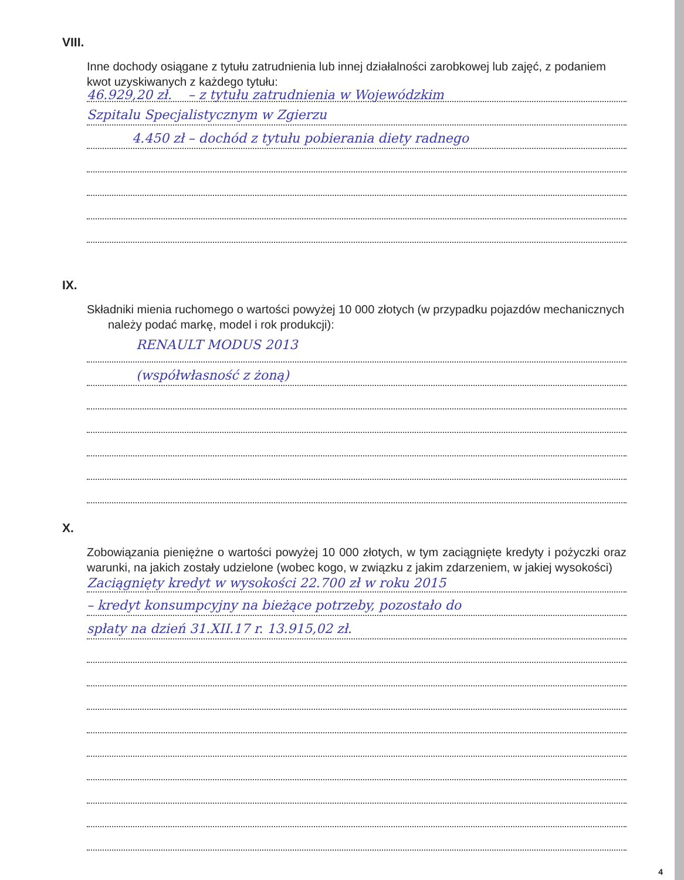VIII.
Inne dochody osiągane z tytułu zatrudnienia lub innej działalności zarobkowej lub zajęć, z podaniem kwot uzyskiwanych z każdego tytułu:
46.929,20 zł. – z tytułu zatrudnienia w Wojewódzkim
Szpitalu Specjalistycznym w Zgierzu
4.450 zł – dochód z tytułu pobierania diety radnego
IX.
Składniki mienia ruchomego o wartości powyżej 10 000 złotych (w przypadku pojazdów mechanicznych należy podać markę, model i rok produkcji):
RENAULT MODUS 2013
(współwłasność z żoną)
X.
Zobowiązania pieniężne o wartości powyżej 10 000 złotych, w tym zaciągnięte kredyty i pożyczki oraz warunki, na jakich zostały udzielone (wobec kogo, w związku z jakim zdarzeniem, w jakiej wysokości)
Zaciągnięty kredyt w wysokości 22.700 zł w roku 2015
– kredyt konsumpcyjny na bieżące potrzeby, pozostało do
spłaty na dzień 31.XII.17 r. 13.915,02 zł.
4